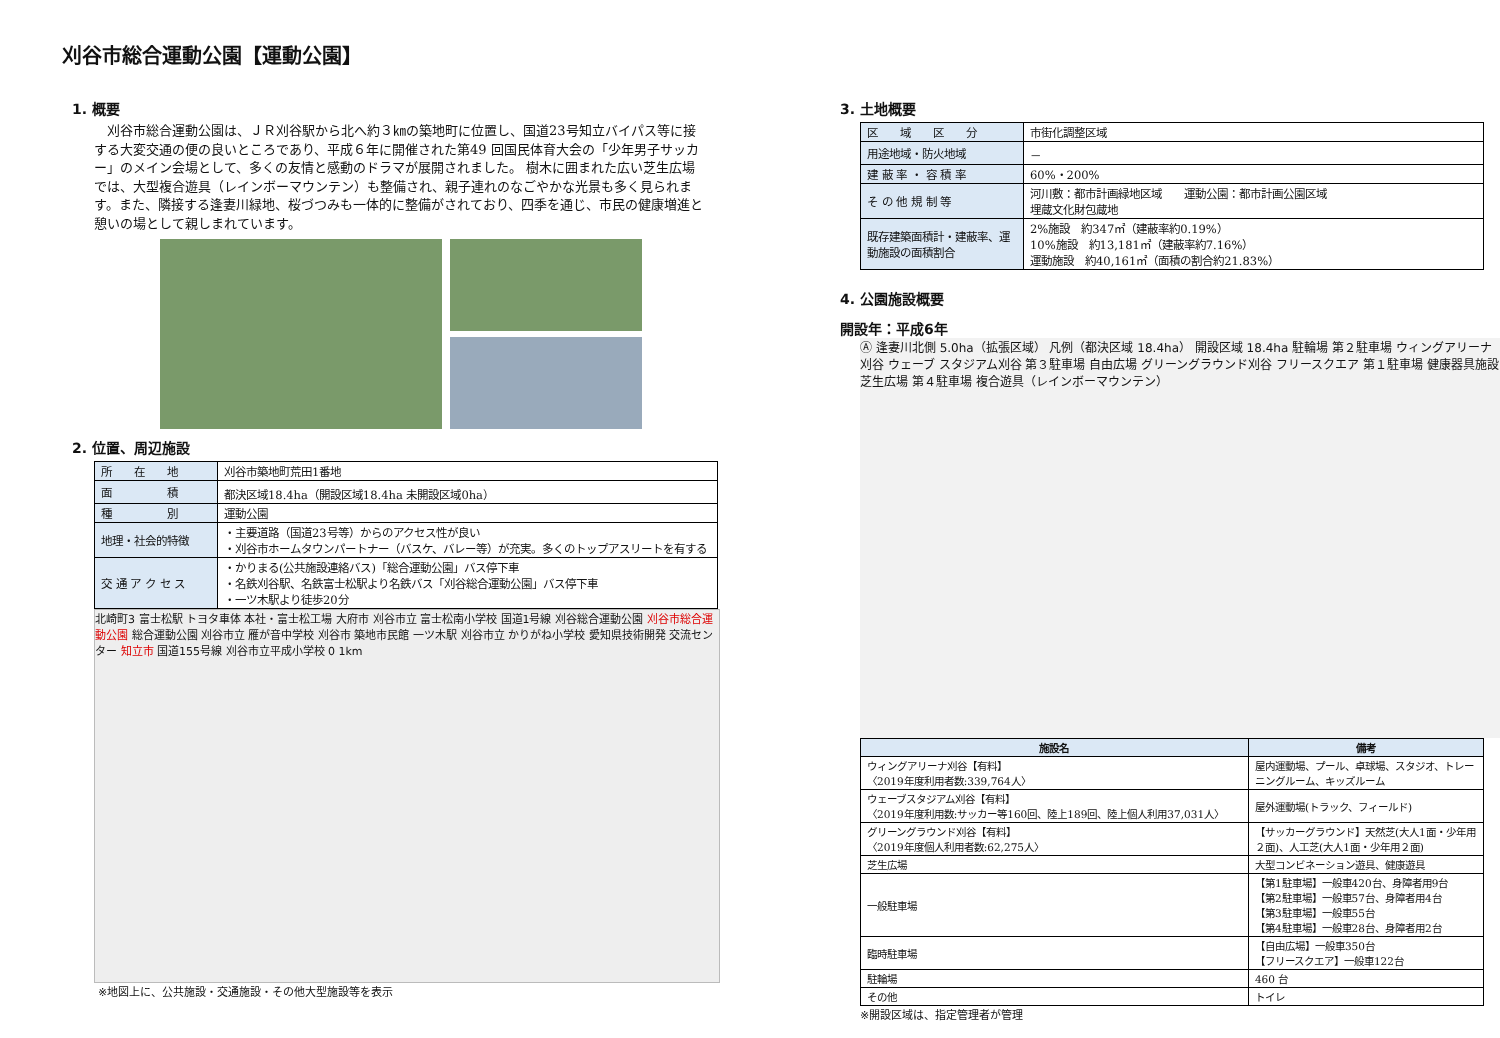刈谷市総合運動公園【運動公園】
1. 概要
　刈谷市総合運動公園は、ＪＲ刈谷駅から北へ約３㎞の築地町に位置し、国道23号知立バイパス等に接する大変交通の便の良いところであり、平成６年に開催された第49 回国民体育大会の「少年男子サッカー」のメイン会場として、多くの友情と感動のドラマが展開されました。 樹木に囲まれた広い芝生広場では、大型複合遊具（レインボーマウンテン）も整備され、親子連れのなごやかな光景も多く見られます。また、隣接する逢妻川緑地、桜づつみも一体的に整備がされており、四季を通じ、市民の健康増進と憩いの場として親しまれています。
2. 位置、周辺施設
| 所 在 地 | 刈谷市築地町荒田1番地 |
| 面 積 | 都決区域18.4ha（開設区域18.4ha 未開設区域0ha） |
| 種 別 | 運動公園 |
| 地理・社会的特徴 | ・主要道路（国道23号等）からのアクセス性が良い ・刈谷市ホームタウンパートナー（バスケ、バレー等）が充実。多くのトップアスリートを有する |
| 交 通 ア ク セ ス | ・かりまる(公共施設連絡バス)「総合運動公園」バス停下車 ・名鉄刈谷駅、名鉄富士松駅より名鉄バス「刈谷総合運動公園」バス停下車 ・一ツ木駅より徒歩20分 |
北崎町3 富士松駅 トヨタ車体 本社・富士松工場 大府市 刈谷市立 富士松南小学校 国道1号線 刈谷総合運動公園 刈谷市総合運動公園 総合運動公園 刈谷市立 雁が音中学校 刈谷市 築地市民館 一ツ木駅 刈谷市立 かりがね小学校 愛知県技術開発 交流センター 知立市 国道155号線 刈谷市立平成小学校 0 1km
※地図上に、公共施設・交通施設・その他大型施設等を表示
3. 土地概要
| 区 域 区 分 | 市街化調整区域 |
| 用途地域・防火地域 | － |
| 建 蔽 率 ・ 容 積 率 | 60%・200% |
| そ の 他 規 制 等 | 河川敷：都市計画緑地区域 運動公園：都市計画公園区域 埋蔵文化財包蔵地 |
| 既存建築面積計・建蔽率、運動施設の面積割合 | 2%施設 約347㎡（建蔽率約0.19%） 10%施設 約13,181㎡（建蔽率約7.16%） 運動施設 約40,161㎡（面積の割合約21.83%） |
4. 公園施設概要
開設年：平成6年
Ⓐ 逢妻川北側 5.0ha（拡張区域） 凡例（都決区域 18.4ha） 開設区域 18.4ha 駐輪場 第２駐車場 ウィングアリーナ刈谷 ウェーブ スタジアム刈谷 第３駐車場 自由広場 グリーングラウンド刈谷 フリースクエア 第１駐車場 健康器具施設 芝生広場 第４駐車場 複合遊具（レインボーマウンテン）
| 施設名 | 備考 |
| --- | --- |
| ウィングアリーナ刈谷【有料】 〈2019年度利用者数:339,764人〉 | 屋内運動場、プール、卓球場、スタジオ、トレーニングルーム、キッズルーム |
| ウェーブスタジアム刈谷【有料】 〈2019年度利用数:サッカー等160回、陸上189回、陸上個人利用37,031人〉 | 屋外運動場(トラック、フィールド) |
| グリーングラウンド刈谷【有料】 〈2019年度個人利用者数:62,275人〉 | 【サッカーグラウンド】天然芝(大人1面・少年用２面)、人工芝(大人1面・少年用２面) |
| 芝生広場 | 大型コンビネーション遊具、健康遊具 |
| 一般駐車場 | 【第1駐車場】一般車420台、身障者用9台 【第2駐車場】一般車57台、身障者用4台 【第3駐車場】一般車55台 【第4駐車場】一般車28台、身障者用2台 |
| 臨時駐車場 | 【自由広場】一般車350台 【フリースクエア】一般車122台 |
| 駐輪場 | 460 台 |
| その他 | トイレ |
※開設区域は、指定管理者が管理